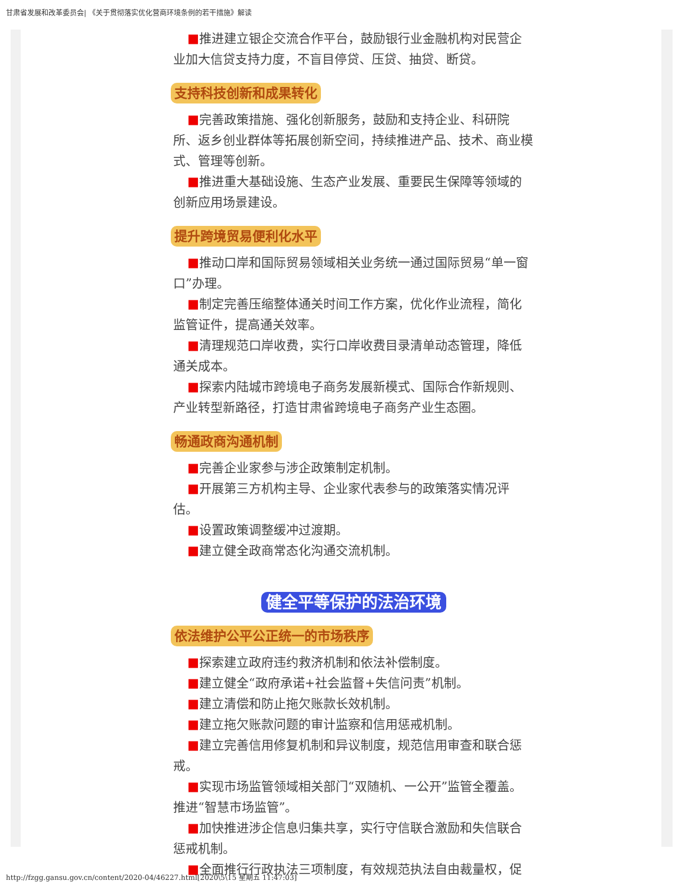甘肃省发展和改革委员会| 《关于贯彻落实优化营商环境条例的若干措施》解读
■推进建立银企交流合作平台，鼓励银行业金融机构对民营企业加大信贷支持力度，不盲目停贷、压贷、抽贷、断贷。
支持科技创新和成果转化
■完善政策措施、强化创新服务，鼓励和支持企业、科研院所、返乡创业群体等拓展创新空间，持续推进产品、技术、商业模式、管理等创新。
■推进重大基础设施、生态产业发展、重要民生保障等领域的创新应用场景建设。
提升跨境贸易便利化水平
■推动口岸和国际贸易领域相关业务统一通过国际贸易“单一窗口”办理。
■制定完善压缩整体通关时间工作方案，优化作业流程，简化监管证件，提高通关效率。
■清理规范口岸收费，实行口岸收费目录清单动态管理，降低通关成本。
■探索内陆城市跨境电子商务发展新模式、国际合作新规则、产业转型新路径，打造甘肃省跨境电子商务产业生态圈。
畅通政商沟通机制
■完善企业家参与涉企政策制定机制。
■开展第三方机构主导、企业家代表参与的政策落实情况评估。
■设置政策调整缓冲过渡期。
■建立健全政商常态化沟通交流机制。
健全平等保护的法治环境
依法维护公平公正统一的市场秩序
■探索建立政府违约救济机制和依法补偿制度。
■建立健全“政府承诺+社会监督+失信问责”机制。
■建立清偿和防止拖欠账款长效机制。
■建立拖欠账款问题的审计监察和信用惩戒机制。
■建立完善信用修复机制和异议制度，规范信用审查和联合惩戒。
■实现市场监管领域相关部门“双随机、一公开”监管全覆盖。推进“智慧市场监管”。
■加快推进涉企信息归集共享，实行守信联合激励和失信联合惩戒机制。
■全面推行行政执法三项制度，有效规范执法自由裁量权，促
http://fzgg.gansu.gov.cn/content/2020-04/46227.html[2020\5\15 星期五 11:47:03]